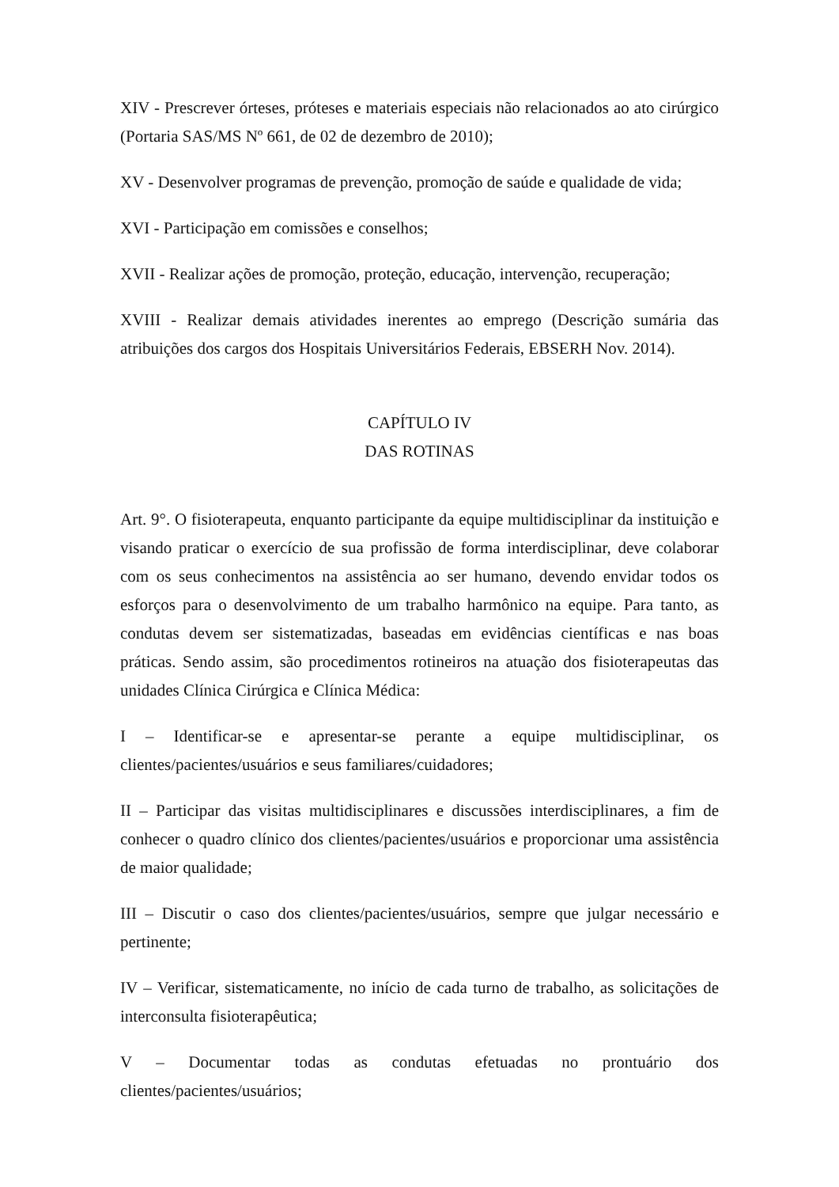XIV - Prescrever órteses, próteses e materiais especiais não relacionados ao ato cirúrgico (Portaria SAS/MS Nº 661, de 02 de dezembro de 2010);
XV - Desenvolver programas de prevenção, promoção de saúde e qualidade de vida;
XVI - Participação em comissões e conselhos;
XVII - Realizar ações de promoção, proteção, educação, intervenção, recuperação;
XVIII - Realizar demais atividades inerentes ao emprego (Descrição sumária das atribuições dos cargos dos Hospitais Universitários Federais, EBSERH Nov. 2014).
CAPÍTULO IV
DAS ROTINAS
Art. 9°. O fisioterapeuta, enquanto participante da equipe multidisciplinar da instituição e visando praticar o exercício de sua profissão de forma interdisciplinar, deve colaborar com os seus conhecimentos na assistência ao ser humano, devendo envidar todos os esforços para o desenvolvimento de um trabalho harmônico na equipe. Para tanto, as condutas devem ser sistematizadas, baseadas em evidências científicas e nas boas práticas. Sendo assim, são procedimentos rotineiros na atuação dos fisioterapeutas das unidades Clínica Cirúrgica e Clínica Médica:
I – Identificar-se e apresentar-se perante a equipe multidisciplinar, os clientes/pacientes/usuários e seus familiares/cuidadores;
II – Participar das visitas multidisciplinares e discussões interdisciplinares, a fim de conhecer o quadro clínico dos clientes/pacientes/usuários e proporcionar uma assistência de maior qualidade;
III – Discutir o caso dos clientes/pacientes/usuários, sempre que julgar necessário e pertinente;
IV – Verificar, sistematicamente, no início de cada turno de trabalho, as solicitações de interconsulta fisioterapêutica;
V – Documentar todas as condutas efetuadas no prontuário dos clientes/pacientes/usuários;